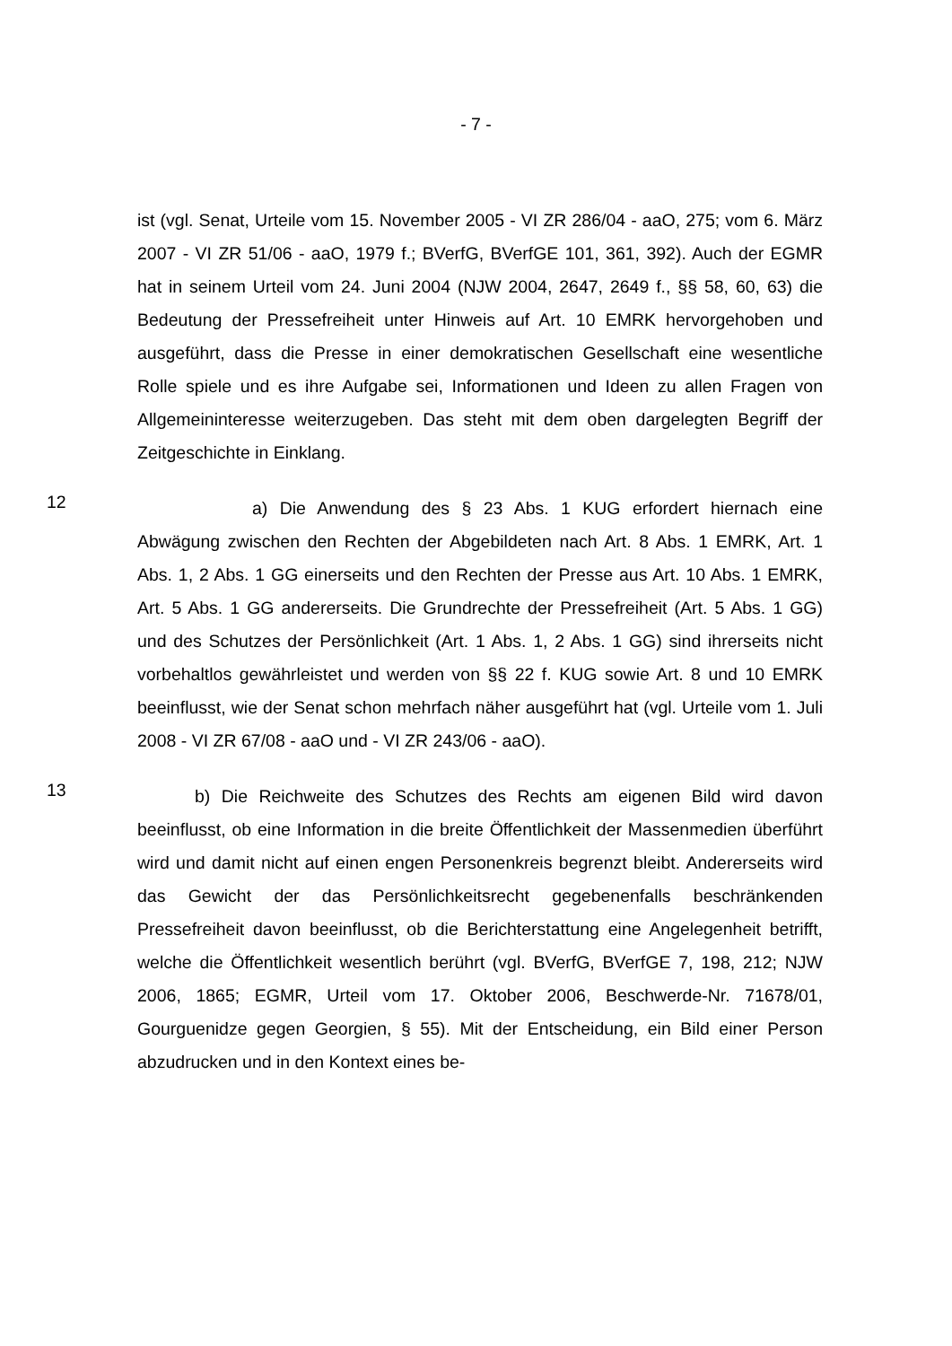- 7 -
ist (vgl. Senat, Urteile vom 15. November 2005 - VI ZR 286/04 - aaO, 275; vom 6. März 2007 - VI ZR 51/06 - aaO, 1979 f.; BVerfG, BVerfGE 101, 361, 392). Auch der EGMR hat in seinem Urteil vom 24. Juni 2004 (NJW 2004, 2647, 2649 f., §§ 58, 60, 63) die Bedeutung der Pressefreiheit unter Hinweis auf Art. 10 EMRK hervorgehoben und ausgeführt, dass die Presse in einer demokratischen Gesellschaft eine wesentliche Rolle spiele und es ihre Aufgabe sei, Informationen und Ideen zu allen Fragen von Allgemeininteresse weiterzugeben. Das steht mit dem oben dargelegten Begriff der Zeitgeschichte in Einklang.
12
a) Die Anwendung des § 23 Abs. 1 KUG erfordert hiernach eine Abwägung zwischen den Rechten der Abgebildeten nach Art. 8 Abs. 1 EMRK, Art. 1 Abs. 1, 2 Abs. 1 GG einerseits und den Rechten der Presse aus Art. 10 Abs. 1 EMRK, Art. 5 Abs. 1 GG andererseits. Die Grundrechte der Pressefreiheit (Art. 5 Abs. 1 GG) und des Schutzes der Persönlichkeit (Art. 1 Abs. 1, 2 Abs. 1 GG) sind ihrerseits nicht vorbehaltlos gewährleistet und werden von §§ 22 f. KUG sowie Art. 8 und 10 EMRK beeinflusst, wie der Senat schon mehrfach näher ausgeführt hat (vgl. Urteile vom 1. Juli 2008 - VI ZR 67/08 - aaO und - VI ZR 243/06 - aaO).
13
b) Die Reichweite des Schutzes des Rechts am eigenen Bild wird davon beeinflusst, ob eine Information in die breite Öffentlichkeit der Massenmedien überführt wird und damit nicht auf einen engen Personenkreis begrenzt bleibt. Andererseits wird das Gewicht der das Persönlichkeitsrecht gegebenenfalls beschränkenden Pressefreiheit davon beeinflusst, ob die Berichterstattung eine Angelegenheit betrifft, welche die Öffentlichkeit wesentlich berührt (vgl. BVerfG, BVerfGE 7, 198, 212; NJW 2006, 1865; EGMR, Urteil vom 17. Oktober 2006, Beschwerde-Nr. 71678/01, Gourguenidze gegen Georgien, § 55). Mit der Entscheidung, ein Bild einer Person abzudrucken und in den Kontext eines be-